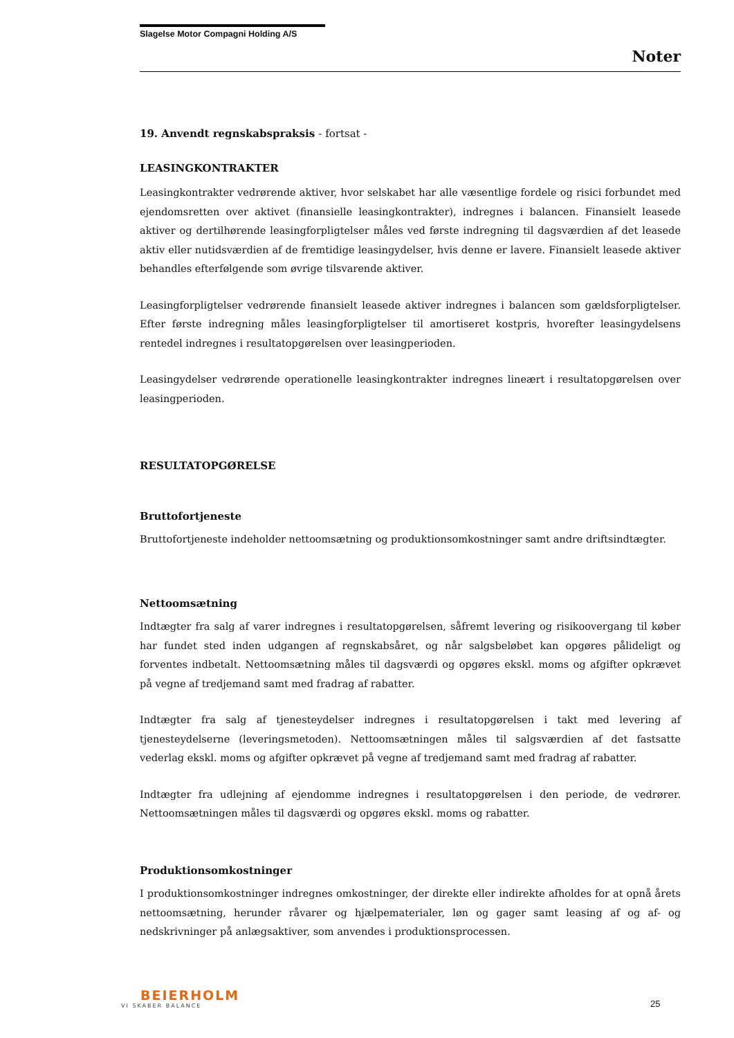Slagelse Motor Compagni Holding A/S
Noter
19. Anvendt regnskabspraksis - fortsat -
LEASINGKONTRAKTER
Leasingkontrakter vedrørende aktiver, hvor selskabet har alle væsentlige fordele og risici forbundet med ejendomsretten over aktivet (finansielle leasingkontrakter), indregnes i balancen. Finansielt leasede aktiver og dertilhørende leasingforpligtelser måles ved første indregning til dagsværdien af det leasede aktiv eller nutidsværdien af de fremtidige leasingydelser, hvis denne er lavere. Finansielt leasede aktiver behandles efterfølgende som øvrige tilsvarende aktiver.
Leasingforpligtelser vedrørende finansielt leasede aktiver indregnes i balancen som gældsforpligtelser. Efter første indregning måles leasingforpligtelser til amortiseret kostpris, hvorefter leasingydelsens rentedel indregnes i resultatopgørelsen over leasingperioden.
Leasingydelser vedrørende operationelle leasingkontrakter indregnes lineært i resultatopgørelsen over leasingperioden.
RESULTATOPGØRELSE
Bruttofortjeneste
Bruttofortjeneste indeholder nettoomsætning og produktionsomkostninger samt andre driftsindtægter.
Nettoomsætning
Indtægter fra salg af varer indregnes i resultatopgørelsen, såfremt levering og risikoovergang til køber har fundet sted inden udgangen af regnskabsåret, og når salgsbeløbet kan opgøres pålideligt og forventes indbetalt. Nettoomsætning måles til dagsværdi og opgøres ekskl. moms og afgifter opkrævet på vegne af tredjemand samt med fradrag af rabatter.
Indtægter fra salg af tjenesteydelser indregnes i resultatopgørelsen i takt med levering af tjenesteydelserne (leveringsmetoden). Nettoomsætningen måles til salgsværdien af det fastsatte vederlag ekskl. moms og afgifter opkrævet på vegne af tredjemand samt med fradrag af rabatter.
Indtægter fra udlejning af ejendomme indregnes i resultatopgørelsen i den periode, de vedrører. Nettoomsætningen måles til dagsværdi og opgøres ekskl. moms og rabatter.
Produktionsomkostninger
I produktionsomkostninger indregnes omkostninger, der direkte eller indirekte afholdes for at opnå årets nettoomsætning, herunder råvarer og hjælpematerialer, løn og gager samt leasing af og af- og nedskrivninger på anlægsaktiver, som anvendes i produktionsprocessen.
BEIERHOLM
VI SKABER BALANCE
25